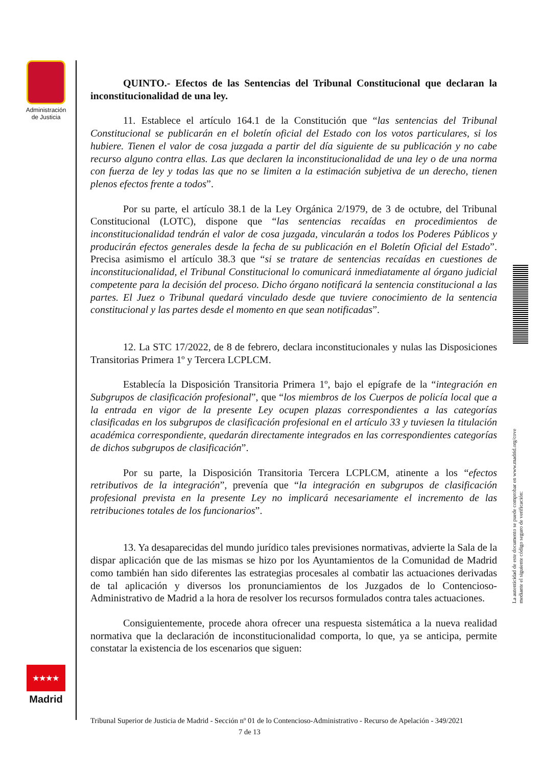Administración de Justicia
★★★★
Madrid
La autenticidad de este documento se puede comprobar en www.madrid.org/cove
mediante el siguiente código seguro de verificación:
QUINTO.- Efectos de las Sentencias del Tribunal Constitucional que declaran la inconstitucionalidad de una ley.
11. Establece el artículo 164.1 de la Constitución que “las sentencias del Tribunal Constitucional se publicarán en el boletín oficial del Estado con los votos particulares, si los hubiere. Tienen el valor de cosa juzgada a partir del día siguiente de su publicación y no cabe recurso alguno contra ellas. Las que declaren la inconstitucionalidad de una ley o de una norma con fuerza de ley y todas las que no se limiten a la estimación subjetiva de un derecho, tienen plenos efectos frente a todos”.
Por su parte, el artículo 38.1 de la Ley Orgánica 2/1979, de 3 de octubre, del Tribunal Constitucional (LOTC), dispone que “las sentencias recaídas en procedimientos de inconstitucionalidad tendrán el valor de cosa juzgada, vincularán a todos los Poderes Públicos y producirán efectos generales desde la fecha de su publicación en el Boletín Oficial del Estado”. Precisa asimismo el artículo 38.3 que “si se tratare de sentencias recaídas en cuestiones de inconstitucionalidad, el Tribunal Constitucional lo comunicará inmediatamente al órgano judicial competente para la decisión del proceso. Dicho órgano notificará la sentencia constitucional a las partes. El Juez o Tribunal quedará vinculado desde que tuviere conocimiento de la sentencia constitucional y las partes desde el momento en que sean notificadas”.
12. La STC 17/2022, de 8 de febrero, declara inconstitucionales y nulas las Disposiciones Transitorias Primera 1º y Tercera LCPLCM.
Establecía la Disposición Transitoria Primera 1º, bajo el epígrafe de la “integración en Subgrupos de clasificación profesional”, que “los miembros de los Cuerpos de policía local que a la entrada en vigor de la presente Ley ocupen plazas correspondientes a las categorías clasificadas en los subgrupos de clasificación profesional en el artículo 33 y tuviesen la titulación académica correspondiente, quedarán directamente integrados en las correspondientes categorías de dichos subgrupos de clasificación”.
Por su parte, la Disposición Transitoria Tercera LCPLCM, atinente a los “efectos retributivos de la integración”, prevenía que “la integración en subgrupos de clasificación profesional prevista en la presente Ley no implicará necesariamente el incremento de las retribuciones totales de los funcionarios”.
13. Ya desaparecidas del mundo jurídico tales previsiones normativas, advierte la Sala de la dispar aplicación que de las mismas se hizo por los Ayuntamientos de la Comunidad de Madrid como también han sido diferentes las estrategias procesales al combatir las actuaciones derivadas de tal aplicación y diversos los pronunciamientos de los Juzgados de lo Contencioso-Administrativo de Madrid a la hora de resolver los recursos formulados contra tales actuaciones.
Consiguientemente, procede ahora ofrecer una respuesta sistemática a la nueva realidad normativa que la declaración de inconstitucionalidad comporta, lo que, ya se anticipa, permite constatar la existencia de los escenarios que siguen:
Tribunal Superior de Justicia de Madrid - Sección nº 01 de lo Contencioso-Administrativo - Recurso de Apelación - 349/2021 7 de 13